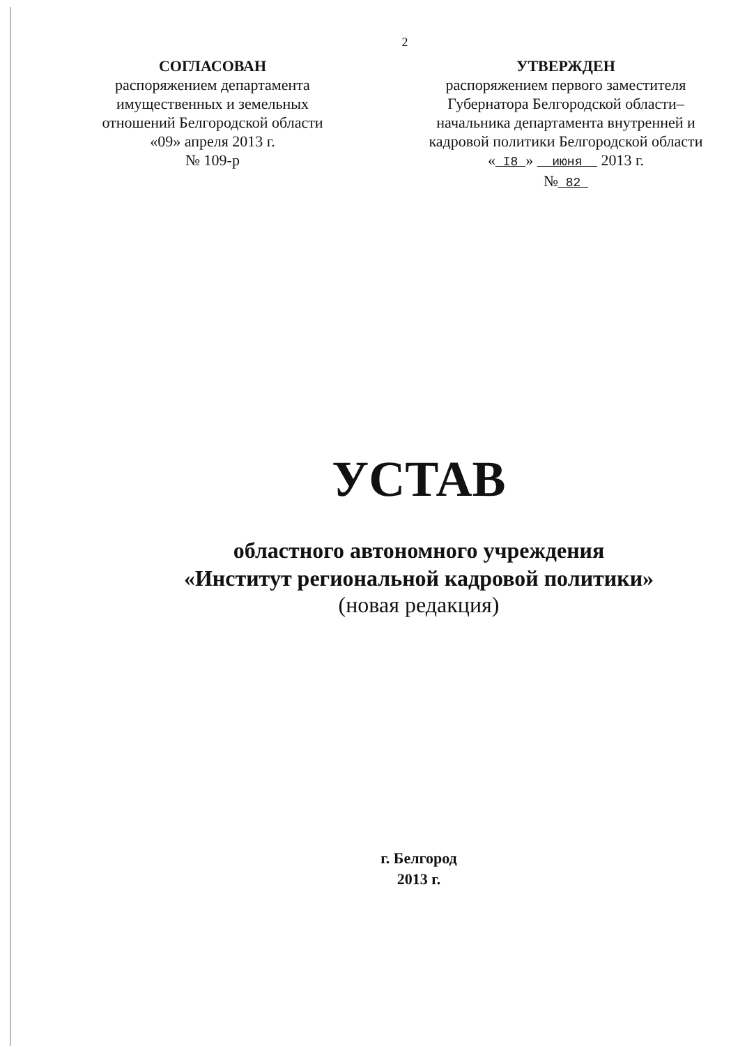2
СОГЛАСОВАН
распоряжением департамента имущественных и земельных отношений Белгородской области
«09» апреля 2013 г.
№ 109-р
УТВЕРЖДЕН
распоряжением первого заместителя Губернатора Белгородской области– начальника департамента внутренней и кадровой политики Белгородской области
« I8 » июня 2013 г.
№ 82
УСТАВ
областного автономного учреждения
«Институт региональной кадровой политики»
(новая редакция)
г. Белгород
2013 г.